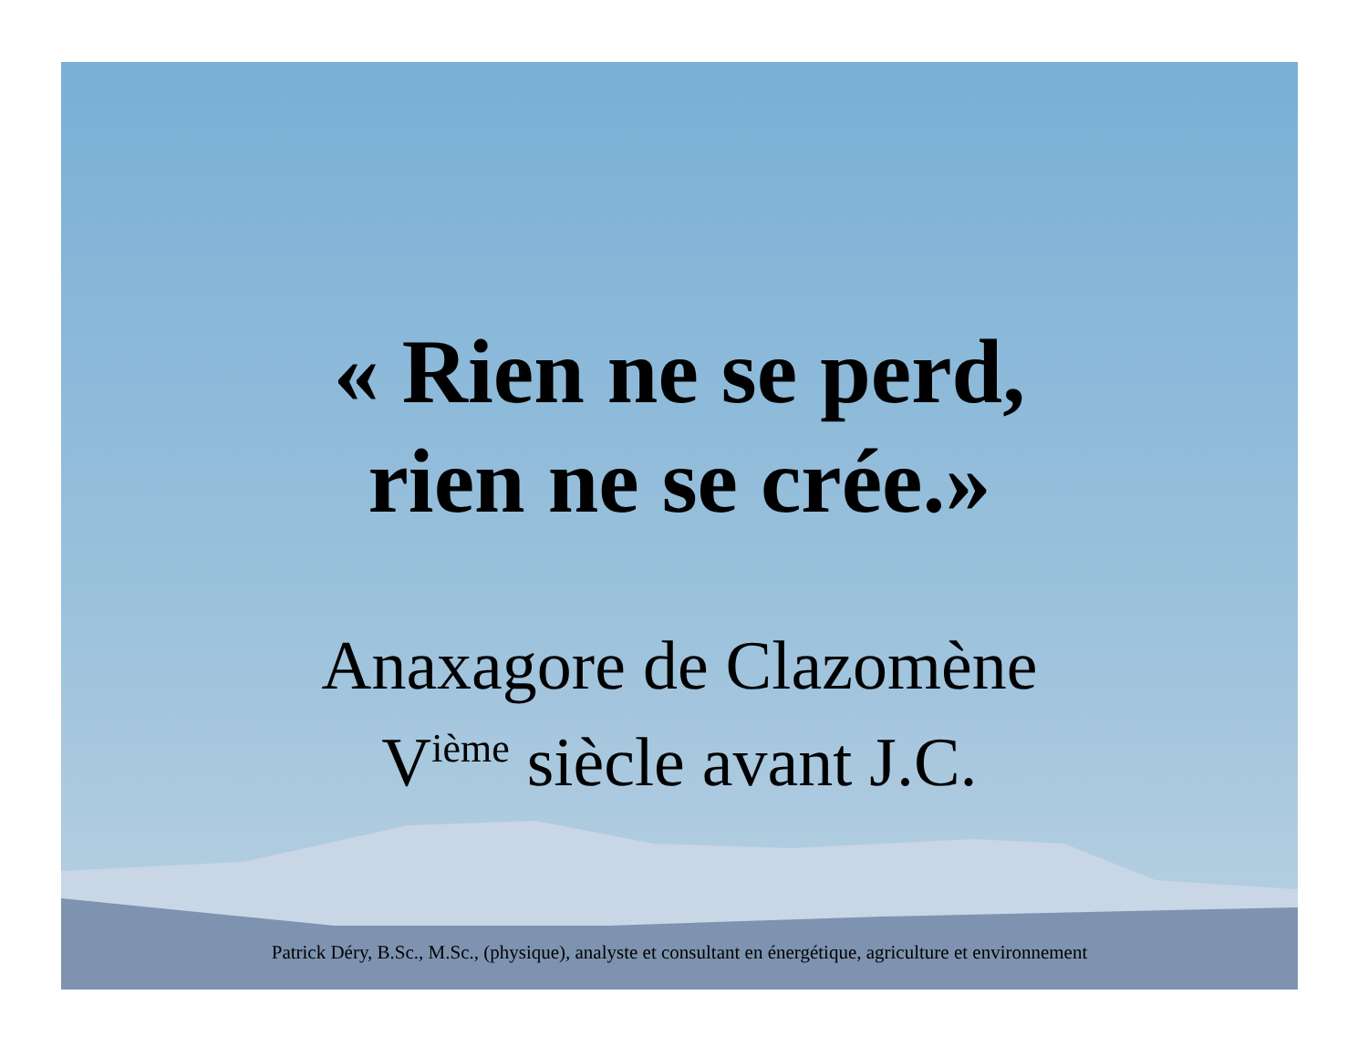« Rien ne se perd,
rien ne se crée.»
Anaxagore de Clazomène
V<sup>ième</sup> siècle avant J.C.
Patrick Déry, B.Sc., M.Sc., (physique), analyste et consultant en énergétique, agriculture et environnement